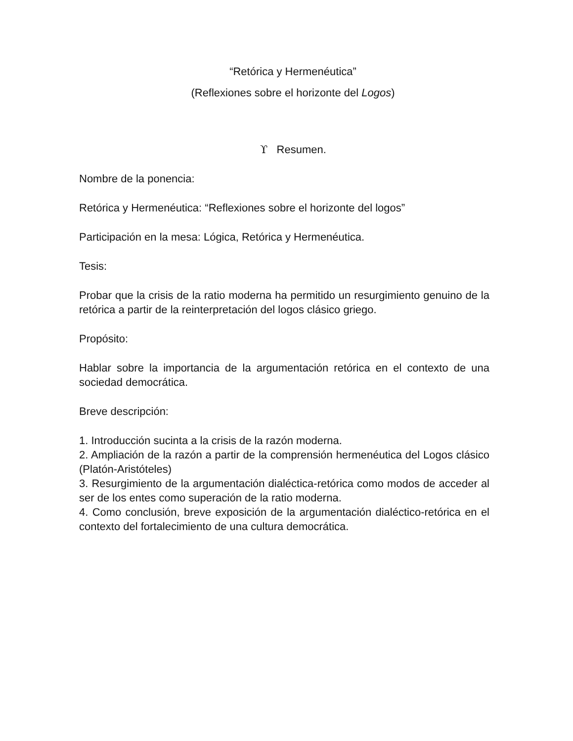“Retórica y Hermenéutica”
(Reflexiones sobre el horizonte del Logos)
ϒ Resumen.
Nombre de la ponencia:
Retórica y Hermenéutica: “Reflexiones sobre el horizonte del logos”
Participación en la mesa: Lógica, Retórica y Hermenéutica.
Tesis:
Probar que la crisis de la ratio moderna ha permitido un resurgimiento genuino de la retórica a partir de la reinterpretación del logos clásico griego.
Propósito:
Hablar sobre la importancia de la argumentación retórica en el contexto de una sociedad democrática.
Breve descripción:
1. Introducción sucinta a la crisis de la razón moderna.
2. Ampliación de la razón a partir de la comprensión hermenéutica del Logos clásico (Platón-Aristóteles)
3. Resurgimiento de la argumentación dialéctica-retórica como modos de acceder al ser de los entes como superación de la ratio moderna.
4. Como conclusión, breve exposición de la argumentación dialéctico-retórica en el contexto del fortalecimiento de una cultura democrática.